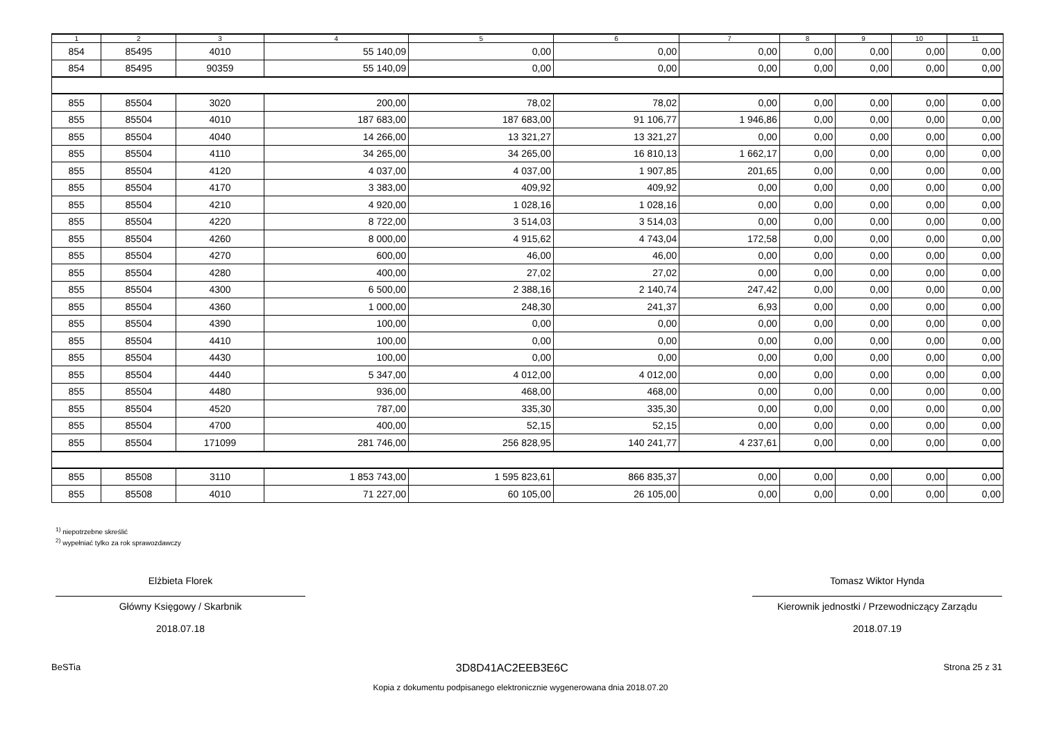| 1 | 2 | 3 | 4 | 5 | 6 | 7 | 8 | 9 | 10 | 11 |
| --- | --- | --- | --- | --- | --- | --- | --- | --- | --- | --- |
| 854 | 85495 | 4010 | 55 140,09 | 0,00 | 0,00 | 0,00 | 0,00 | 0,00 | 0,00 | 0,00 |
| 854 | 85495 | 90359 | 55 140,09 | 0,00 | 0,00 | 0,00 | 0,00 | 0,00 | 0,00 | 0,00 |
| 855 | 85504 | 3020 | 200,00 | 78,02 | 78,02 | 0,00 | 0,00 | 0,00 | 0,00 | 0,00 |
| 855 | 85504 | 4010 | 187 683,00 | 187 683,00 | 91 106,77 | 1 946,86 | 0,00 | 0,00 | 0,00 | 0,00 |
| 855 | 85504 | 4040 | 14 266,00 | 13 321,27 | 13 321,27 | 0,00 | 0,00 | 0,00 | 0,00 | 0,00 |
| 855 | 85504 | 4110 | 34 265,00 | 34 265,00 | 16 810,13 | 1 662,17 | 0,00 | 0,00 | 0,00 | 0,00 |
| 855 | 85504 | 4120 | 4 037,00 | 4 037,00 | 1 907,85 | 201,65 | 0,00 | 0,00 | 0,00 | 0,00 |
| 855 | 85504 | 4170 | 3 383,00 | 409,92 | 409,92 | 0,00 | 0,00 | 0,00 | 0,00 | 0,00 |
| 855 | 85504 | 4210 | 4 920,00 | 1 028,16 | 1 028,16 | 0,00 | 0,00 | 0,00 | 0,00 | 0,00 |
| 855 | 85504 | 4220 | 8 722,00 | 3 514,03 | 3 514,03 | 0,00 | 0,00 | 0,00 | 0,00 | 0,00 |
| 855 | 85504 | 4260 | 8 000,00 | 4 915,62 | 4 743,04 | 172,58 | 0,00 | 0,00 | 0,00 | 0,00 |
| 855 | 85504 | 4270 | 600,00 | 46,00 | 46,00 | 0,00 | 0,00 | 0,00 | 0,00 | 0,00 |
| 855 | 85504 | 4280 | 400,00 | 27,02 | 27,02 | 0,00 | 0,00 | 0,00 | 0,00 | 0,00 |
| 855 | 85504 | 4300 | 6 500,00 | 2 388,16 | 2 140,74 | 247,42 | 0,00 | 0,00 | 0,00 | 0,00 |
| 855 | 85504 | 4360 | 1 000,00 | 248,30 | 241,37 | 6,93 | 0,00 | 0,00 | 0,00 | 0,00 |
| 855 | 85504 | 4390 | 100,00 | 0,00 | 0,00 | 0,00 | 0,00 | 0,00 | 0,00 | 0,00 |
| 855 | 85504 | 4410 | 100,00 | 0,00 | 0,00 | 0,00 | 0,00 | 0,00 | 0,00 | 0,00 |
| 855 | 85504 | 4430 | 100,00 | 0,00 | 0,00 | 0,00 | 0,00 | 0,00 | 0,00 | 0,00 |
| 855 | 85504 | 4440 | 5 347,00 | 4 012,00 | 4 012,00 | 0,00 | 0,00 | 0,00 | 0,00 | 0,00 |
| 855 | 85504 | 4480 | 936,00 | 468,00 | 468,00 | 0,00 | 0,00 | 0,00 | 0,00 | 0,00 |
| 855 | 85504 | 4520 | 787,00 | 335,30 | 335,30 | 0,00 | 0,00 | 0,00 | 0,00 | 0,00 |
| 855 | 85504 | 4700 | 400,00 | 52,15 | 52,15 | 0,00 | 0,00 | 0,00 | 0,00 | 0,00 |
| 855 | 85504 | 171099 | 281 746,00 | 256 828,95 | 140 241,77 | 4 237,61 | 0,00 | 0,00 | 0,00 | 0,00 |
| 855 | 85508 | 3110 | 1 853 743,00 | 1 595 823,61 | 866 835,37 | 0,00 | 0,00 | 0,00 | 0,00 | 0,00 |
| 855 | 85508 | 4010 | 71 227,00 | 60 105,00 | 26 105,00 | 0,00 | 0,00 | 0,00 | 0,00 | 0,00 |
<sup>1)</sup> niepotrzebne skreślić
<sup>2)</sup> wypełniać tylko za rok sprawozdawczy
Elżbieta Florek
Główny Księgowy / Skarbnik
2018.07.18
Tomasz Wiktor Hynda
Kierownik jednostki / Przewodniczący Zarządu
2018.07.19
BeSTia 3D8D41AC2EEB3E6C Strona 25 z 31
Kopia z dokumentu podpisanego elektronicznie wygenerowana dnia 2018.07.20